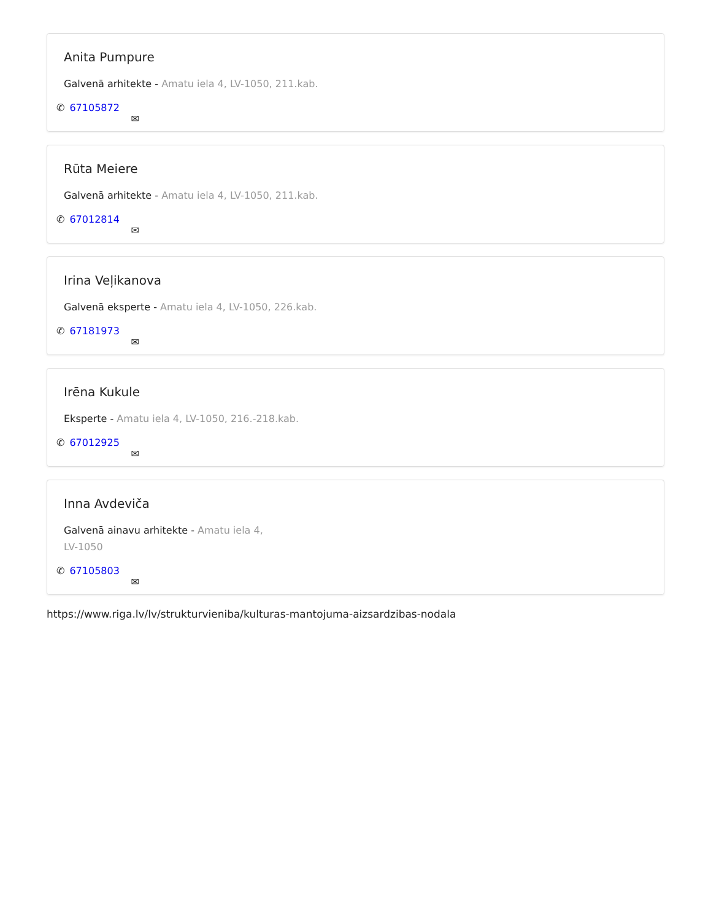Anita Pumpure
Galvenā arhitekte - Amatu iela 4, LV-1050, 211.kab.
✆ 67105872 ✉
Rūta Meiere
Galvenā arhitekte - Amatu iela 4, LV-1050, 211.kab.
✆ 67012814 ✉
Irina Veļikanova
Galvenā eksperte - Amatu iela 4, LV-1050, 226.kab.
✆ 67181973 ✉
Irēna Kukule
Eksperte - Amatu iela 4, LV-1050, 216.-218.kab.
✆ 67012925 ✉
Inna Avdeviča
Galvenā ainavu arhitekte - Amatu iela 4, LV-1050
✆ 67105803 ✉
https://www.riga.lv/lv/strukturvieniba/kulturas-mantojuma-aizsardzibas-nodala